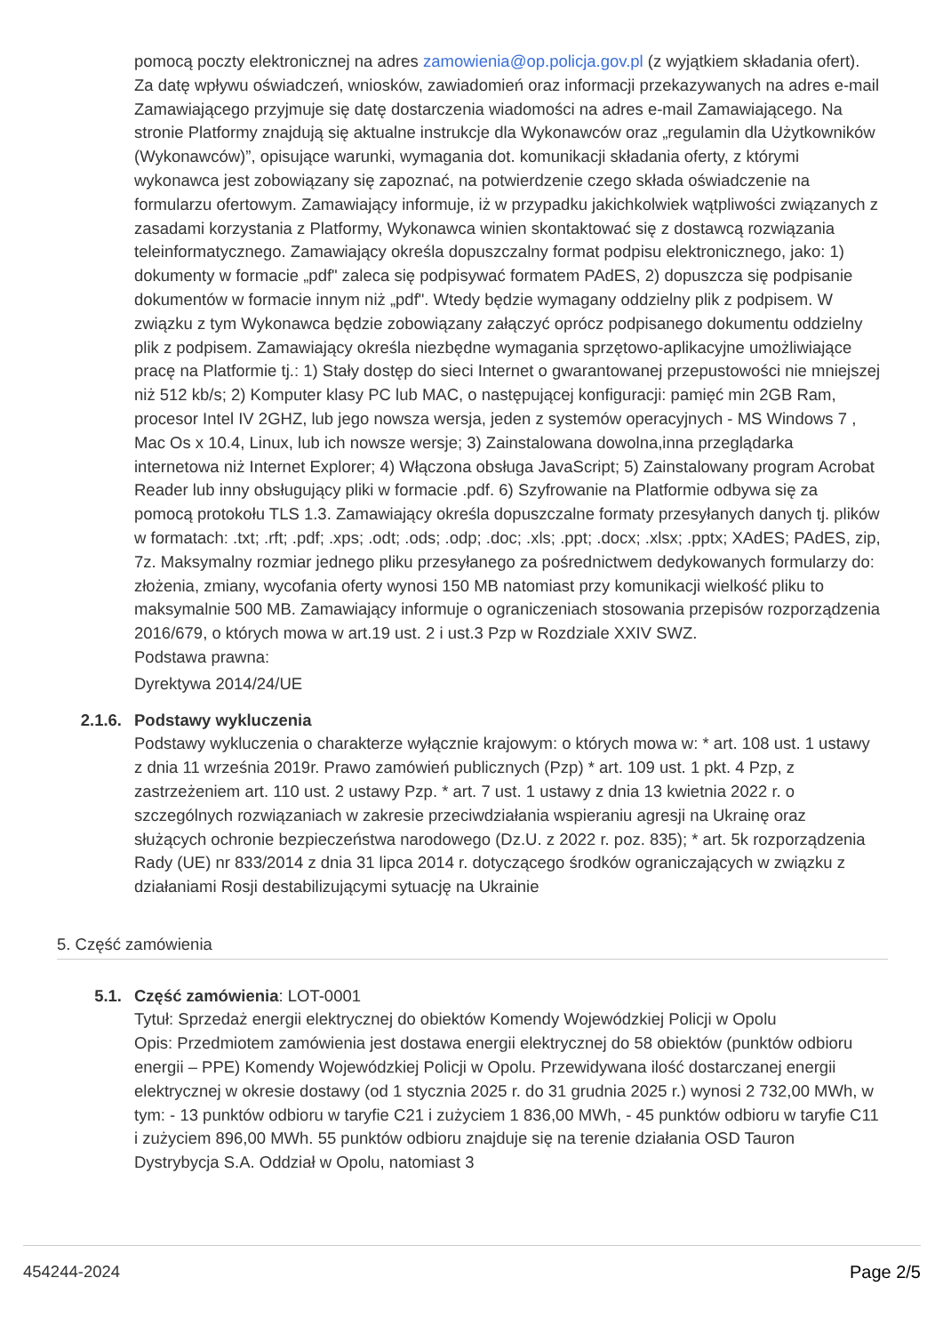pomocą poczty elektronicznej na adres zamowienia@op.policja.gov.pl (z wyjątkiem składania ofert). Za datę wpływu oświadczeń, wniosków, zawiadomień oraz informacji przekazywanych na adres e-mail Zamawiającego przyjmuje się datę dostarczenia wiadomości na adres e-mail Zamawiającego. Na stronie Platformy znajdują się aktualne instrukcje dla Wykonawców oraz „regulamin dla Użytkowników (Wykonawców)”, opisujące warunki, wymagania dot. komunikacji składania oferty, z którymi wykonawca jest zobowiązany się zapoznać, na potwierdzenie czego składa oświadczenie na formularzu ofertowym. Zamawiający informuje, iż w przypadku jakichkolwiek wątpliwości związanych z zasadami korzystania z Platformy, Wykonawca winien skontaktować się z dostawcą rozwiązania teleinformatycznego. Zamawiający określa dopuszczalny format podpisu elektronicznego, jako: 1) dokumenty w formacie „pdf" zaleca się podpisywać formatem PAdES, 2) dopuszcza się podpisanie dokumentów w formacie innym niż „pdf". Wtedy będzie wymagany oddzielny plik z podpisem. W związku z tym Wykonawca będzie zobowiązany załączyć oprócz podpisanego dokumentu oddzielny plik z podpisem. Zamawiający określa niezbędne wymagania sprzętowo-aplikacyjne umożliwiające pracę na Platformie tj.: 1) Stały dostęp do sieci Internet o gwarantowanej przepustowości nie mniejszej niż 512 kb/s; 2) Komputer klasy PC lub MAC, o następującej konfiguracji: pamięć min 2GB Ram, procesor Intel IV 2GHZ, lub jego nowsza wersja, jeden z systemów operacyjnych - MS Windows 7 , Mac Os x 10.4, Linux, lub ich nowsze wersje; 3) Zainstalowana dowolna,inna przeglądarka internetowa niż Internet Explorer; 4) Włączona obsługa JavaScript; 5) Zainstalowany program Acrobat Reader lub inny obsługujący pliki w formacie .pdf. 6) Szyfrowanie na Platformie odbywa się za pomocą protokołu TLS 1.3. Zamawiający określa dopuszczalne formaty przesyłanych danych tj. plików w formatach: .txt; .rft; .pdf; .xps; .odt; .ods; .odp; .doc; .xls; .ppt; .docx; .xlsx; .pptx; XAdES; PAdES, zip, 7z. Maksymalny rozmiar jednego pliku przesyłanego za pośrednictwem dedykowanych formularzy do: złożenia, zmiany, wycofania oferty wynosi 150 MB natomiast przy komunikacji wielkość pliku to maksymalnie 500 MB. Zamawiający informuje o ograniczeniach stosowania przepisów rozporządzenia 2016/679, o których mowa w art.19 ust. 2 i ust.3 Pzp w Rozdziale XXIV SWZ.
Podstawa prawna:
Dyrektywa 2014/24/UE
2.1.6. Podstawy wykluczenia
Podstawy wykluczenia o charakterze wyłącznie krajowym: o których mowa w: * art. 108 ust. 1 ustawy z dnia 11 września 2019r. Prawo zamówień publicznych (Pzp) * art. 109 ust. 1 pkt. 4 Pzp, z zastrzeżeniem art. 110 ust. 2 ustawy Pzp. * art. 7 ust. 1 ustawy z dnia 13 kwietnia 2022 r. o szczególnych rozwiązaniach w zakresie przeciwdziałania wspieraniu agresji na Ukrainę oraz służących ochronie bezpieczeństwa narodowego (Dz.U. z 2022 r. poz. 835); * art. 5k rozporządzenia Rady (UE) nr 833/2014 z dnia 31 lipca 2014 r. dotyczącego środków ograniczających w związku z działaniami Rosji destabilizującymi sytuację na Ukrainie
5. Część zamówienia
5.1. Część zamówienia: LOT-0001
Tytuł: Sprzedaż energii elektrycznej do obiektów Komendy Wojewódzkiej Policji w Opolu
Opis: Przedmiotem zamówienia jest dostawa energii elektrycznej do 58 obiektów (punktów odbioru energii – PPE) Komendy Wojewódzkiej Policji w Opolu. Przewidywana ilość dostarczanej energii elektrycznej w okresie dostawy (od 1 stycznia 2025 r. do 31 grudnia 2025 r.) wynosi 2 732,00 MWh, w tym: - 13 punktów odbioru w taryfie C21 i zużyciem 1 836,00 MWh, - 45 punktów odbioru w taryfie C11 i zużyciem 896,00 MWh. 55 punktów odbioru znajduje się na terenie działania OSD Tauron Dystrybycja S.A. Oddział w Opolu, natomiast 3
454244-2024 Page 2/5